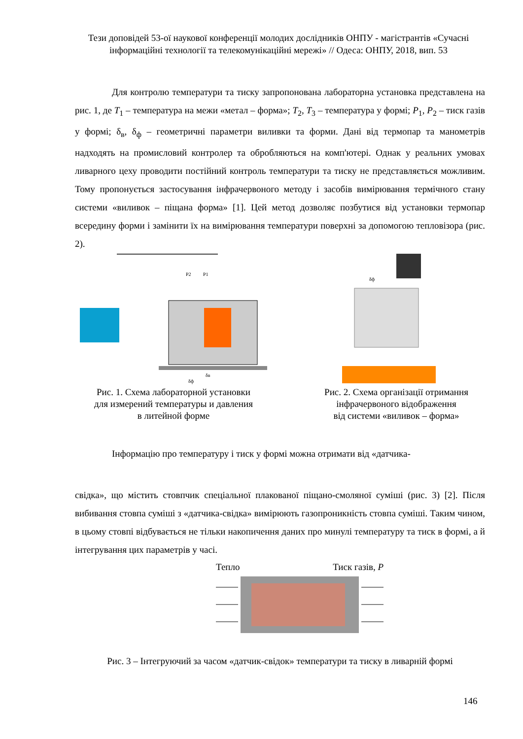Тези доповідей 53-ої наукової конференції молодих дослідників ОНПУ - магістрантів «Сучасні інформаційні технології та телекомунікаційні мережі» // Одеса: ОНПУ, 2018, вип. 53
Для контролю температури та тиску запропонована лабораторна установка представлена на рис. 1, де T<sub>1</sub> – температура на межи «метал – форма»; T<sub>2</sub>, T<sub>3</sub> – температура у формі; P<sub>1</sub>, P<sub>2</sub> – тиск газів у формі; δ<sub>в</sub>, δ<sub>ф</sub> – геометричні параметри виливки та форми. Дані від термопар та манометрів надходять на промисловий контролер та обробляються на комп'ютері. Однак у реальних умовах ливарного цеху проводити постійний контроль температури та тиску не представляється можливим. Тому пропонується застосування інфрачервоного методу і засобів вимірювання термічного стану системи «виливок – піщана форма» [1]. Цей метод дозволяє позбутися від установки термопар всередину форми і замінити їх на вимірювання температури поверхні за допомогою тепловізора (рис. 2).
P2
P1
δв
δф
Рис. 1. Схема лабораторной установки
для измерений температуры и давления
в литейной форме
δф
Рис. 2. Схема організації отримання
інфрачервоного відображення
від системи «виливок – форма»
Інформацію про температуру і тиск у формі можна отримати від «датчика-
свідка», що містить стовпчик спеціальної плакованої піщано-смоляної суміші (рис. 3) [2]. Після вибивання стовпа суміші з «датчика-свідка» вимірюють газопроникність стовпа суміші. Таким чином, в цьому стовпі відбувається не тільки накопичення даних про минулі температуру та тиск в формі, а й інтегрування цих параметрів у часі.
Тепло Тиск газів, P
Рис. 3 – Інтегруючий за часом «датчик-свідок» температури та тиску в ливарній формі
146